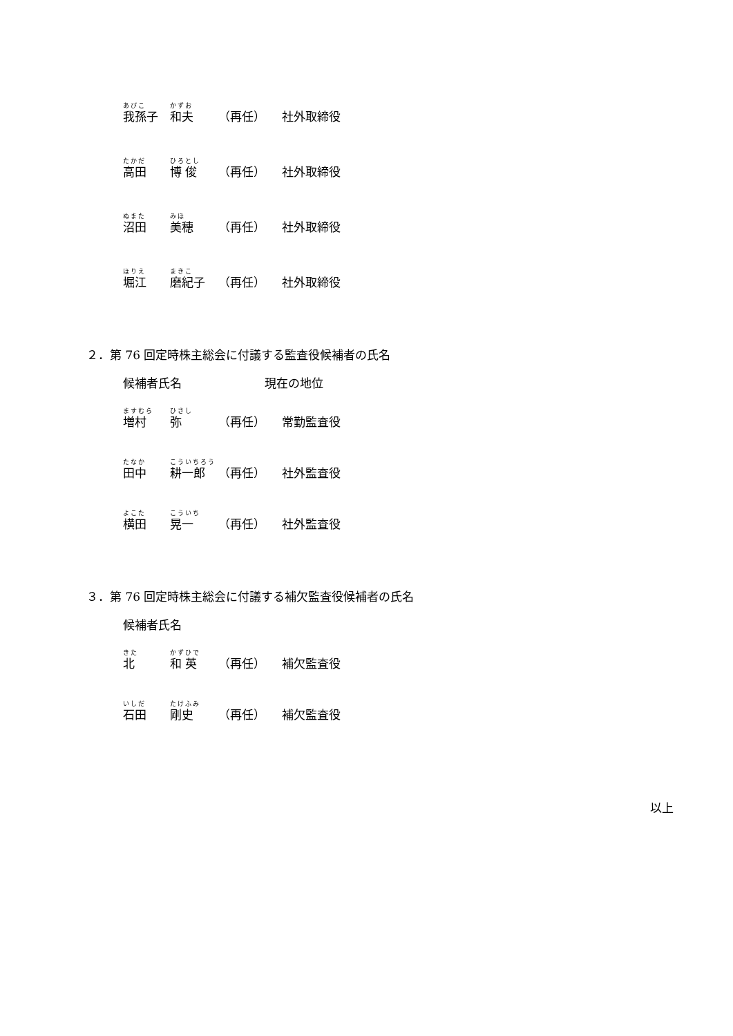あびこ
我孫子
かずお
和夫
（再任） 社外取締役
たかだ
高田
ひろとし
博 俊
（再任） 社外取締役
ぬまた
沼田
みほ
美穂
（再任） 社外取締役
ほりえ
堀江
まきこ
磨紀子
（再任） 社外取締役
２．第 76 回定時株主総会に付議する監査役候補者の氏名
候補者氏名 現在の地位
ますむら
増村
ひさし
弥
（再任） 常勤監査役
たなか
田中
こういちろう
耕一郎
（再任） 社外監査役
よこた
横田
こういち
晃一
（再任） 社外監査役
３．第 76 回定時株主総会に付議する補欠監査役候補者の氏名
候補者氏名
きた
北
かずひで
和 英
（再任） 補欠監査役
いしだ
石田
たけふみ
剛史
（再任） 補欠監査役
以上